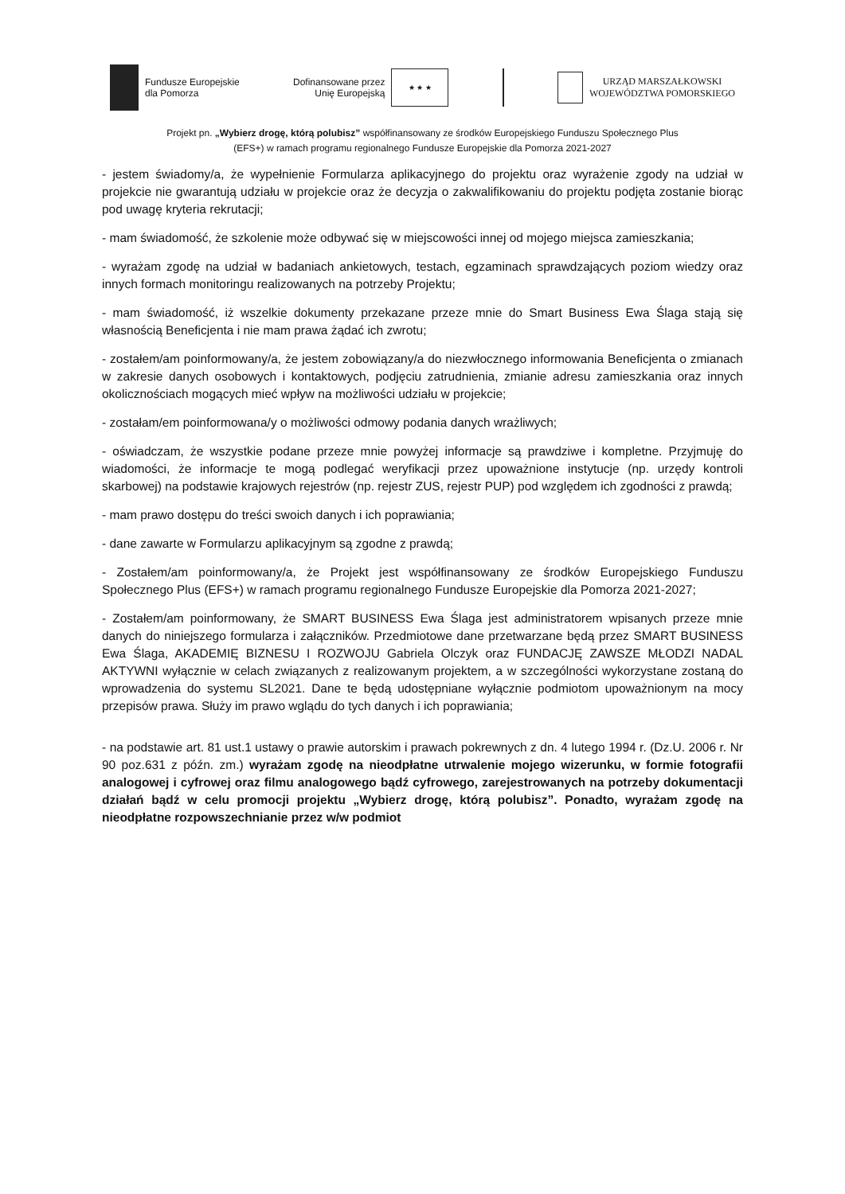Fundusze Europejskie
dla Pomorza
Dofinansowane przez
Unię Europejską
★ ★ ★
URZĄD MARSZAŁKOWSKI
WOJEWÓDZTWA POMORSKIEGO
Projekt pn. „Wybierz drogę, którą polubisz” współfinansowany ze środków Europejskiego Funduszu Społecznego Plus
(EFS+) w ramach programu regionalnego Fundusze Europejskie dla Pomorza 2021-2027
- jestem świadomy/a, że wypełnienie Formularza aplikacyjnego do projektu oraz wyrażenie zgody na udział w projekcie nie gwarantują udziału w projekcie oraz że decyzja o zakwalifikowaniu do projektu podjęta zostanie biorąc pod uwagę kryteria rekrutacji;
- mam świadomość, że szkolenie może odbywać się w miejscowości innej od mojego miejsca zamieszkania;
- wyrażam zgodę na udział w badaniach ankietowych, testach, egzaminach sprawdzających poziom wiedzy oraz innych formach monitoringu realizowanych na potrzeby Projektu;
- mam świadomość, iż wszelkie dokumenty przekazane przeze mnie do Smart Business Ewa Ślaga stają się własnością Beneficjenta i nie mam prawa żądać ich zwrotu;
- zostałem/am poinformowany/a, że jestem zobowiązany/a do niezwłocznego informowania Beneficjenta o zmianach w zakresie danych osobowych i kontaktowych, podjęciu zatrudnienia, zmianie adresu zamieszkania oraz innych okolicznościach mogących mieć wpływ na możliwości udziału w projekcie;
- zostałam/em poinformowana/y o możliwości odmowy podania danych wrażliwych;
- oświadczam, że wszystkie podane przeze mnie powyżej informacje są prawdziwe i kompletne. Przyjmuję do wiadomości, że informacje te mogą podlegać weryfikacji przez upoważnione instytucje (np. urzędy kontroli skarbowej) na podstawie krajowych rejestrów (np. rejestr ZUS, rejestr PUP) pod względem ich zgodności z prawdą;
- mam prawo dostępu do treści swoich danych i ich poprawiania;
- dane zawarte w Formularzu aplikacyjnym są zgodne z prawdą;
- Zostałem/am poinformowany/a, że Projekt jest współfinansowany ze środków Europejskiego Funduszu Społecznego Plus (EFS+) w ramach programu regionalnego Fundusze Europejskie dla Pomorza 2021-2027;
- Zostałem/am poinformowany, że SMART BUSINESS Ewa Ślaga jest administratorem wpisanych przeze mnie danych do niniejszego formularza i załączników. Przedmiotowe dane przetwarzane będą przez SMART BUSINESS Ewa Ślaga, AKADEMIĘ BIZNESU I ROZWOJU Gabriela Olczyk oraz FUNDACJĘ ZAWSZE MŁODZI NADAL AKTYWNI wyłącznie w celach związanych z realizowanym projektem, a w szczególności wykorzystane zostaną do wprowadzenia do systemu SL2021. Dane te będą udostępniane wyłącznie podmiotom upoważnionym na mocy przepisów prawa. Służy im prawo wglądu do tych danych i ich poprawiania;
- na podstawie art. 81 ust.1 ustawy o prawie autorskim i prawach pokrewnych z dn. 4 lutego 1994 r. (Dz.U. 2006 r. Nr 90 poz.631 z późn. zm.) wyrażam zgodę na nieodpłatne utrwalenie mojego wizerunku, w formie fotografii analogowej i cyfrowej oraz filmu analogowego bądź cyfrowego, zarejestrowanych na potrzeby dokumentacji działań bądź w celu promocji projektu „Wybierz drogę, którą polubisz”. Ponadto, wyrażam zgodę na nieodpłatne rozpowszechnianie przez w/w podmiot